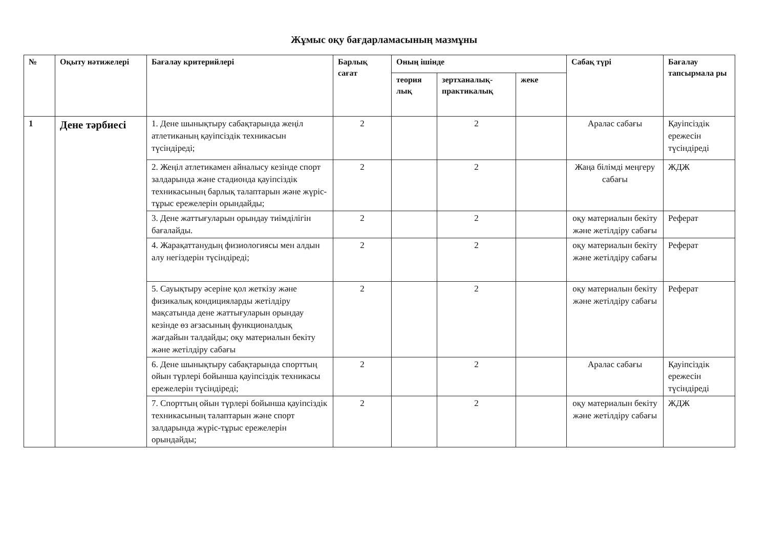Жұмыс оқу бағдарламасының мазмұны
| № | Оқыту нәтижелері | Бағалау критерийлері | Барлық сағат | Оның ішінде | | | Сабақ түрі | Бағалау тапсырмала ры |
| --- | --- | --- | --- | --- | --- | --- | --- | --- |
| | | | | теория лық | зертханалық-практикалық | жеке | | |
| 1 | Дене тәрбиесі | 1. Дене шынықтыру сабақтарында жеңіл атлетиканың қауіпсіздік техникасын түсіндіреді; | 2 | | 2 | | Аралас сабағы | Қауіпсіздік ережесін түсіндіреді |
| | | 2. Жеңіл атлетикамен айналысу кезінде спорт залдарында және стадионда қауіпсіздік техникасының барлық талаптарын және жүріс-тұрыс ережелерін орындайды; | 2 | | 2 | | Жаңа білімді меңгеру сабағы | ЖДЖ |
| | | 3. Дене жаттығуларын орындау тиімділігін бағалайды. | 2 | | 2 | | оқу материалын бекіту және жетілдіру сабағы | Реферат |
| | | 4. Жарақаттанудың физиологиясы мен алдын алу негіздерін түсіндіреді; | 2 | | 2 | | оқу материалын бекіту және жетілдіру сабағы | Реферат |
| | | 5. Сауықтыру әсеріне қол жеткізу және физикалық кондицияларды жетілдіру мақсатында дене жаттығуларын орындау кезінде өз ағзасының функционалдық жағдайын талдайды; оқу материалын бекіту және жетілдіру сабағы | 2 | | 2 | | оқу материалын бекіту және жетілдіру сабағы | Реферат |
| | | 6. Дене шынықтыру сабақтарында спорттың ойын түрлері бойынша қауіпсіздік техникасы ережелерін түсіндіреді; | 2 | | 2 | | Аралас сабағы | Қауіпсіздік ережесін түсіндіреді |
| | | 7. Спорттың ойын түрлері бойынша қауіпсіздік техникасының талаптарын және спорт залдарында жүріс-тұрыс ережелерін орындайды; | 2 | | 2 | | оқу материалын бекіту және жетілдіру сабағы | ЖДЖ |